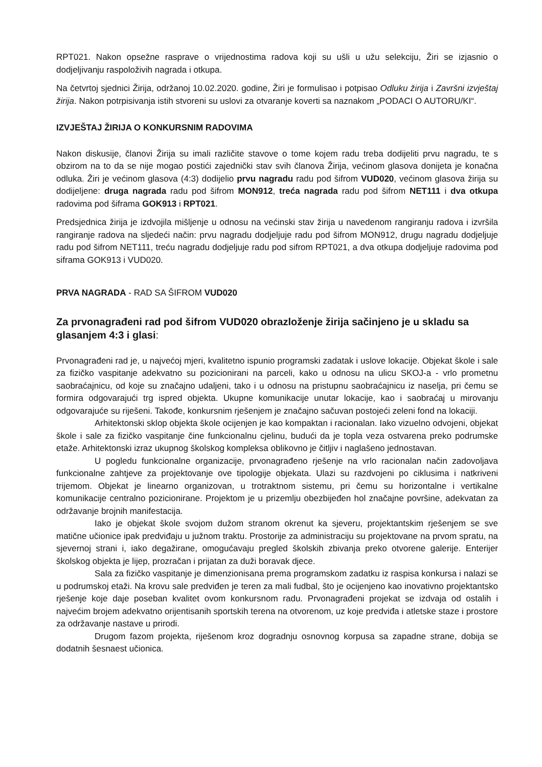RPT021. Nakon opsežne rasprave o vrijednostima radova koji su ušli u užu selekciju, Žiri se izjasnio o dodjeljivanju raspoloživih nagrada i otkupa.
Na četvrtoj sjednici Žirija, održanoj 10.02.2020. godine, Žiri je formulisao i potpisao Odluku žirija i Završni izvještaj žirija. Nakon potrpisivanja istih stvoreni su uslovi za otvaranje koverti sa naznakom „PODACI O AUTORU/KI“.
IZVJEŠTAJ ŽIRIJA O KONKURSNIM RADOVIMA
Nakon diskusije, članovi Žirija su imali različite stavove o tome kojem radu treba dodijeliti prvu nagradu, te s obzirom na to da se nije mogao postići zajednički stav svih članova Žirija, većinom glasova donijeta je konačna odluka. Žiri je većinom glasova (4:3) dodijelio prvu nagradu radu pod šifrom VUD020, većinom glasova žirija su dodijeljene: druga nagrada radu pod šifrom MON912, treća nagrada radu pod šifrom NET111 i dva otkupa radovima pod šiframa GOK913 i RPT021.
Predsjednica žirija je izdvojila mišljenje u odnosu na većinski stav žirija u navedenom rangiranju radova i izvršila rangiranje radova na sljedeći način: prvu nagradu dodjeljuje radu pod šifrom MON912, drugu nagradu dodjeljuje radu pod šifrom NET111, treću nagradu dodjeljuje radu pod sifrom RPT021, a dva otkupa dodjeljuje radovima pod siframa GOK913 i VUD020.
PRVA NAGRADA - RAD SA ŠIFROM VUD020
Za prvonagrađeni rad pod šifrom VUD020 obrazloženje žirija sačinjeno je u skladu sa glasanjem 4:3 i glasi:
Prvonagrađeni rad je, u najvećoj mjeri, kvalitetno ispunio programski zadatak i uslove lokacije. Objekat škole i sale za fizičko vaspitanje adekvatno su pozicionirani na parceli, kako u odnosu na ulicu SKOJ-a - vrlo prometnu saobraćajnicu, od koje su značajno udaljeni, tako i u odnosu na pristupnu saobraćajnicu iz naselja, pri čemu se formira odgovarajući trg ispred objekta. Ukupne komunikacije unutar lokacije, kao i saobraćaj u mirovanju odgovarajuće su riješeni. Takođe, konkursnim rješenjem je značajno sačuvan postojeći zeleni fond na lokaciji.
Arhitektonski sklop objekta škole ocijenjen je kao kompaktan i racionalan. Iako vizuelno odvojeni, objekat škole i sale za fizičko vaspitanje čine funkcionalnu cjelinu, budući da je topla veza ostvarena preko podrumske etaže. Arhitektonski izraz ukupnog školskog kompleksa oblikovno je čitljiv i naglašeno jednostavan.
U pogledu funkcionalne organizacije, prvonagrađeno rješenje na vrlo racionalan način zadovoljava funkcionalne zahtjeve za projektovanje ove tipologije objekata. Ulazi su razdvojeni po ciklusima i natkriveni trijemom. Objekat je linearno organizovan, u trotraktnom sistemu, pri čemu su horizontalne i vertikalne komunikacije centralno pozicionirane. Projektom je u prizemlju obezbijeđen hol značajne površine, adekvatan za održavanje brojnih manifestacija.
Iako je objekat škole svojom dužom stranom okrenut ka sjeveru, projektantskim rješenjem se sve matične učionice ipak predviđaju u južnom traktu. Prostorije za administraciju su projektovane na prvom spratu, na sjevernoj strani i, iako degažirane, omogućavaju pregled školskih zbivanja preko otvorene galerije. Enterijer školskog objekta je lijep, prozračan i prijatan za duži boravak djece.
Sala za fizičko vaspitanje je dimenzionisana prema programskom zadatku iz raspisa konkursa i nalazi se u podrumskoj etaži. Na krovu sale predviđen je teren za mali fudbal, što je ocijenjeno kao inovativno projektantsko rješenje koje daje poseban kvalitet ovom konkursnom radu. Prvonagrađeni projekat se izdvaja od ostalih i najvećim brojem adekvatno orijentisanih sportskih terena na otvorenom, uz koje predviđa i atletske staze i prostore za održavanje nastave u prirodi.
Drugom fazom projekta, riješenom kroz dogradnju osnovnog korpusa sa zapadne strane, dobija se dodatnih šesnaest učionica.